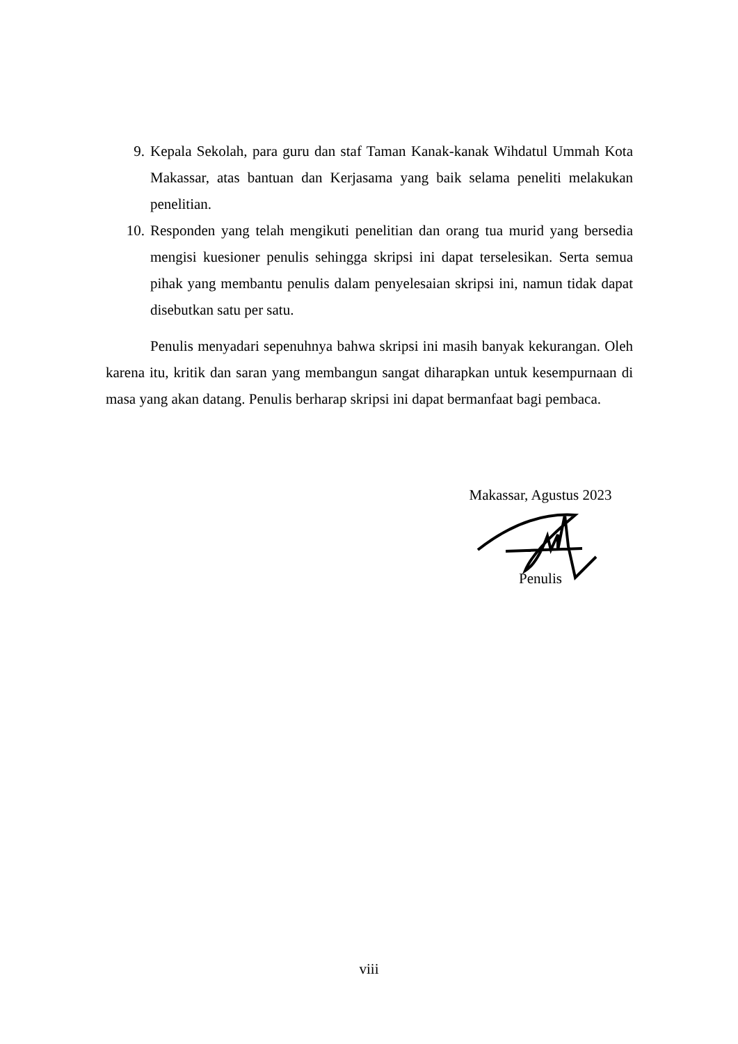9. Kepala Sekolah, para guru dan staf Taman Kanak-kanak Wihdatul Ummah Kota Makassar, atas bantuan dan Kerjasama yang baik selama peneliti melakukan penelitian.
10. Responden yang telah mengikuti penelitian dan orang tua murid yang bersedia mengisi kuesioner penulis sehingga skripsi ini dapat terselesikan. Serta semua pihak yang membantu penulis dalam penyelesaian skripsi ini, namun tidak dapat disebutkan satu per satu.
Penulis menyadari sepenuhnya bahwa skripsi ini masih banyak kekurangan. Oleh karena itu, kritik dan saran yang membangun sangat diharapkan untuk kesempurnaan di masa yang akan datang. Penulis berharap skripsi ini dapat bermanfaat bagi pembaca.
Makassar, Agustus 2023
Penulis
viii